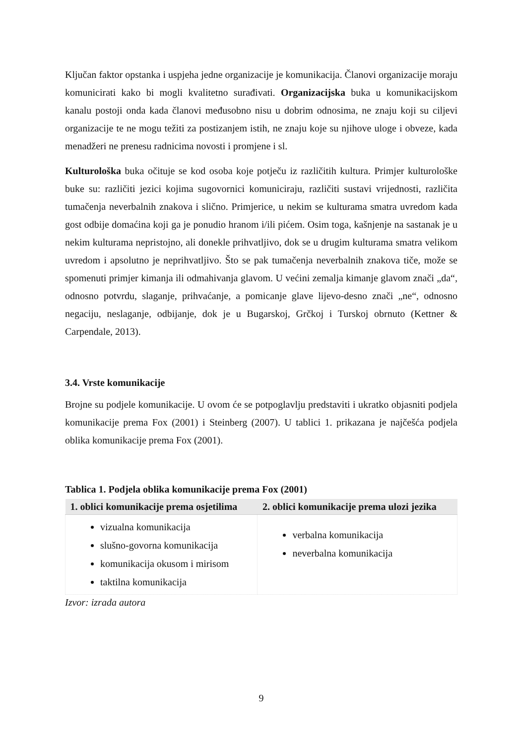Ključan faktor opstanka i uspjeha jedne organizacije je komunikacija. Članovi organizacije moraju komunicirati kako bi mogli kvalitetno surađivati. Organizacijska buka u komunikacijskom kanalu postoji onda kada članovi međusobno nisu u dobrim odnosima, ne znaju koji su ciljevi organizacije te ne mogu težiti za postizanjem istih, ne znaju koje su njihove uloge i obveze, kada menadžeri ne prenesu radnicima novosti i promjene i sl.
Kulturološka buka očituje se kod osoba koje potječu iz različitih kultura. Primjer kulturološke buke su: različiti jezici kojima sugovornici komuniciraju, različiti sustavi vrijednosti, različita tumačenja neverbalnih znakova i slično. Primjerice, u nekim se kulturama smatra uvredom kada gost odbije domaćina koji ga je ponudio hranom i/ili pićem. Osim toga, kašnjenje na sastanak je u nekim kulturama nepristojno, ali donekle prihvatljivo, dok se u drugim kulturama smatra velikom uvredom i apsolutno je neprihvatljivo. Što se pak tumačenja neverbalnih znakova tiče, može se spomenuti primjer kimanja ili odmahivanja glavom. U većini zemalja kimanje glavom znači „da“, odnosno potvrdu, slaganje, prihvaćanje, a pomicanje glave lijevo-desno znači „ne“, odnosno negaciju, neslaganje, odbijanje, dok je u Bugarskoj, Grčkoj i Turskoj obrnuto (Kettner & Carpendale, 2013).
3.4. Vrste komunikacije
Brojne su podjele komunikacije. U ovom će se potpoglavlju predstaviti i ukratko objasniti podjela komunikacije prema Fox (2001) i Steinberg (2007). U tablici 1. prikazana je najčešća podjela oblika komunikacije prema Fox (2001).
Tablica 1. Podjela oblika komunikacije prema Fox (2001)
| 1. oblici komunikacije prema osjetilima | 2. oblici komunikacije prema ulozi jezika |
| --- | --- |
| vizualna komunikacija slušno-govorna komunikacija komunikacija okusom i mirisom taktilna komunikacija | verbalna komunikacija neverbalna komunikacija |
Izvor: izrada autora
9